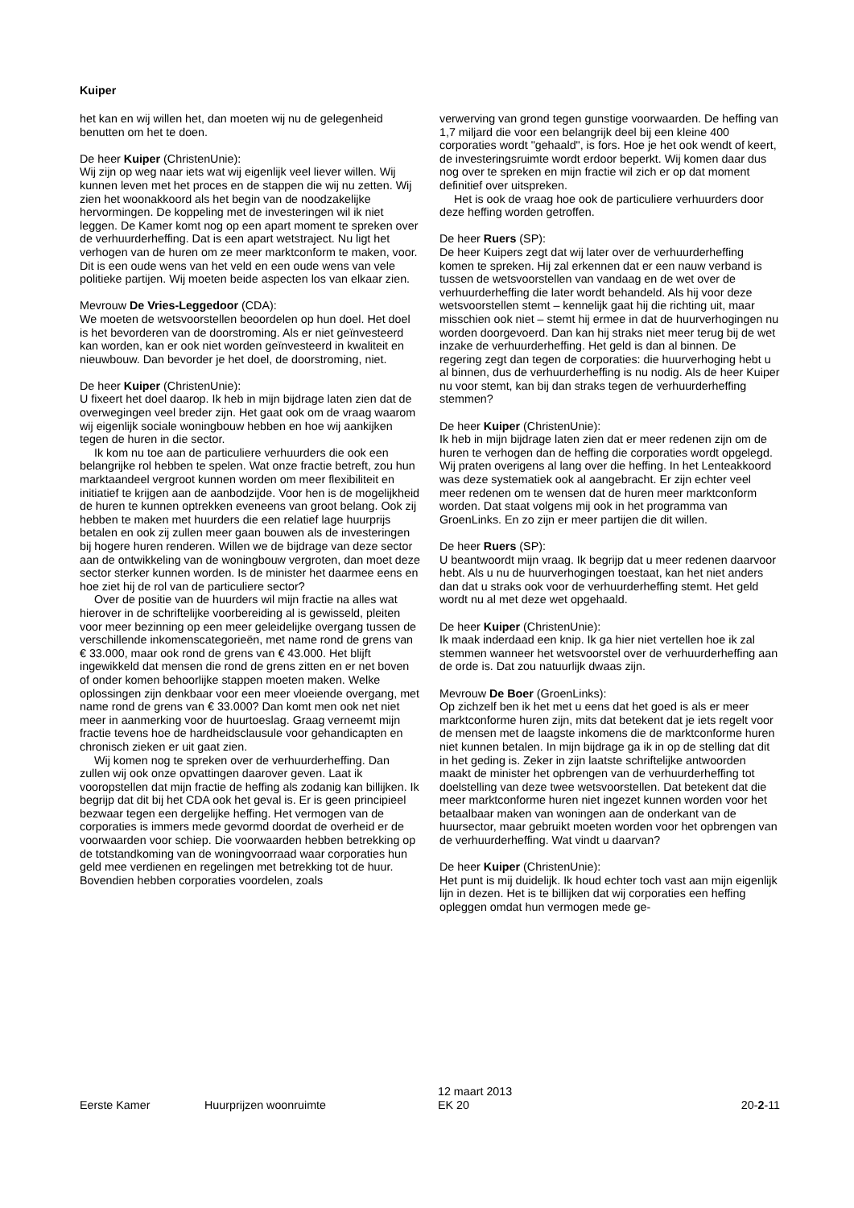Kuiper
het kan en wij willen het, dan moeten wij nu de gelegenheid benutten om het te doen.
De heer Kuiper (ChristenUnie):
Wij zijn op weg naar iets wat wij eigenlijk veel liever willen. Wij kunnen leven met het proces en de stappen die wij nu zetten. Wij zien het woonakkoord als het begin van de noodzakelijke hervormingen. De koppeling met de investeringen wil ik niet leggen. De Kamer komt nog op een apart moment te spreken over de verhuurderheffing. Dat is een apart wetstraject. Nu ligt het verhogen van de huren om ze meer marktconform te maken, voor. Dit is een oude wens van het veld en een oude wens van vele politieke partijen. Wij moeten beide aspecten los van elkaar zien.
Mevrouw De Vries-Leggedoor (CDA):
We moeten de wetsvoorstellen beoordelen op hun doel. Het doel is het bevorderen van de doorstroming. Als er niet geïnvesteerd kan worden, kan er ook niet worden geïnvesteerd in kwaliteit en nieuwbouw. Dan bevorder je het doel, de doorstroming, niet.
De heer Kuiper (ChristenUnie):
U fixeert het doel daarop. Ik heb in mijn bijdrage laten zien dat de overwegingen veel breder zijn. Het gaat ook om de vraag waarom wij eigenlijk sociale woningbouw hebben en hoe wij aankijken tegen de huren in die sector.
Ik kom nu toe aan de particuliere verhuurders die ook een belangrijke rol hebben te spelen. Wat onze fractie betreft, zou hun marktaandeel vergroot kunnen worden om meer flexibiliteit en initiatief te krijgen aan de aanbodzijde. Voor hen is de mogelijkheid de huren te kunnen optrekken eveneens van groot belang. Ook zij hebben te maken met huurders die een relatief lage huurprijs betalen en ook zij zullen meer gaan bouwen als de investeringen bij hogere huren renderen. Willen we de bijdrage van deze sector aan de ontwikkeling van de woningbouw vergroten, dan moet deze sector sterker kunnen worden. Is de minister het daarmee eens en hoe ziet hij de rol van de particuliere sector?
Over de positie van de huurders wil mijn fractie na alles wat hierover in de schriftelijke voorbereiding al is gewisseld, pleiten voor meer bezinning op een meer geleidelijke overgang tussen de verschillende inkomenscategorieën, met name rond de grens van € 33.000, maar ook rond de grens van € 43.000. Het blijft ingewikkeld dat mensen die rond de grens zitten en er net boven of onder komen behoorlijke stappen moeten maken. Welke oplossingen zijn denkbaar voor een meer vloeiende overgang, met name rond de grens van € 33.000? Dan komt men ook net niet meer in aanmerking voor de huurtoeslag. Graag verneemt mijn fractie tevens hoe de hardheidsclausule voor gehandicapten en chronisch zieken er uit gaat zien.
Wij komen nog te spreken over de verhuurderheffing. Dan zullen wij ook onze opvattingen daarover geven. Laat ik vooropstellen dat mijn fractie de heffing als zodanig kan billijken. Ik begrijp dat dit bij het CDA ook het geval is. Er is geen principieel bezwaar tegen een dergelijke heffing. Het vermogen van de corporaties is immers mede gevormd doordat de overheid er de voorwaarden voor schiep. Die voorwaarden hebben betrekking op de totstandkoming van de woningvoorraad waar corporaties hun geld mee verdienen en regelingen met betrekking tot de huur. Bovendien hebben corporaties voordelen, zoals
verwerving van grond tegen gunstige voorwaarden. De heffing van 1,7 miljard die voor een belangrijk deel bij een kleine 400 corporaties wordt "gehaald", is fors. Hoe je het ook wendt of keert, de investeringsruimte wordt erdoor beperkt. Wij komen daar dus nog over te spreken en mijn fractie wil zich er op dat moment definitief over uitspreken.
Het is ook de vraag hoe ook de particuliere verhuurders door deze heffing worden getroffen.
De heer Ruers (SP):
De heer Kuipers zegt dat wij later over de verhuurderheffing komen te spreken. Hij zal erkennen dat er een nauw verband is tussen de wetsvoorstellen van vandaag en de wet over de verhuurderheffing die later wordt behandeld. Als hij voor deze wetsvoorstellen stemt – kennelijk gaat hij die richting uit, maar misschien ook niet – stemt hij ermee in dat de huurverhogingen nu worden doorgevoerd. Dan kan hij straks niet meer terug bij de wet inzake de verhuurderheffing. Het geld is dan al binnen. De regering zegt dan tegen de corporaties: die huurverhoging hebt u al binnen, dus de verhuurderheffing is nu nodig. Als de heer Kuiper nu voor stemt, kan bij dan straks tegen de verhuurderheffing stemmen?
De heer Kuiper (ChristenUnie):
Ik heb in mijn bijdrage laten zien dat er meer redenen zijn om de huren te verhogen dan de heffing die corporaties wordt opgelegd. Wij praten overigens al lang over die heffing. In het Lenteakkoord was deze systematiek ook al aangebracht. Er zijn echter veel meer redenen om te wensen dat de huren meer marktconform worden. Dat staat volgens mij ook in het programma van GroenLinks. En zo zijn er meer partijen die dit willen.
De heer Ruers (SP):
U beantwoordt mijn vraag. Ik begrijp dat u meer redenen daarvoor hebt. Als u nu de huurverhogingen toestaat, kan het niet anders dan dat u straks ook voor de verhuurderheffing stemt. Het geld wordt nu al met deze wet opgehaald.
De heer Kuiper (ChristenUnie):
Ik maak inderdaad een knip. Ik ga hier niet vertellen hoe ik zal stemmen wanneer het wetsvoorstel over de verhuurderheffing aan de orde is. Dat zou natuurlijk dwaas zijn.
Mevrouw De Boer (GroenLinks):
Op zichzelf ben ik het met u eens dat het goed is als er meer marktconforme huren zijn, mits dat betekent dat je iets regelt voor de mensen met de laagste inkomens die de marktconforme huren niet kunnen betalen. In mijn bijdrage ga ik in op de stelling dat dit in het geding is. Zeker in zijn laatste schriftelijke antwoorden maakt de minister het opbrengen van de verhuurderheffing tot doelstelling van deze twee wetsvoorstellen. Dat betekent dat die meer marktconforme huren niet ingezet kunnen worden voor het betaalbaar maken van woningen aan de onderkant van de huursector, maar gebruikt moeten worden voor het opbrengen van de verhuurderheffing. Wat vindt u daarvan?
De heer Kuiper (ChristenUnie):
Het punt is mij duidelijk. Ik houd echter toch vast aan mijn eigenlijk lijn in dezen. Het is te billijken dat wij corporaties een heffing opleggen omdat hun vermogen mede ge-
Eerste Kamer
Huurprijzen woonruimte
12 maart 2013
EK 20
20-2-11